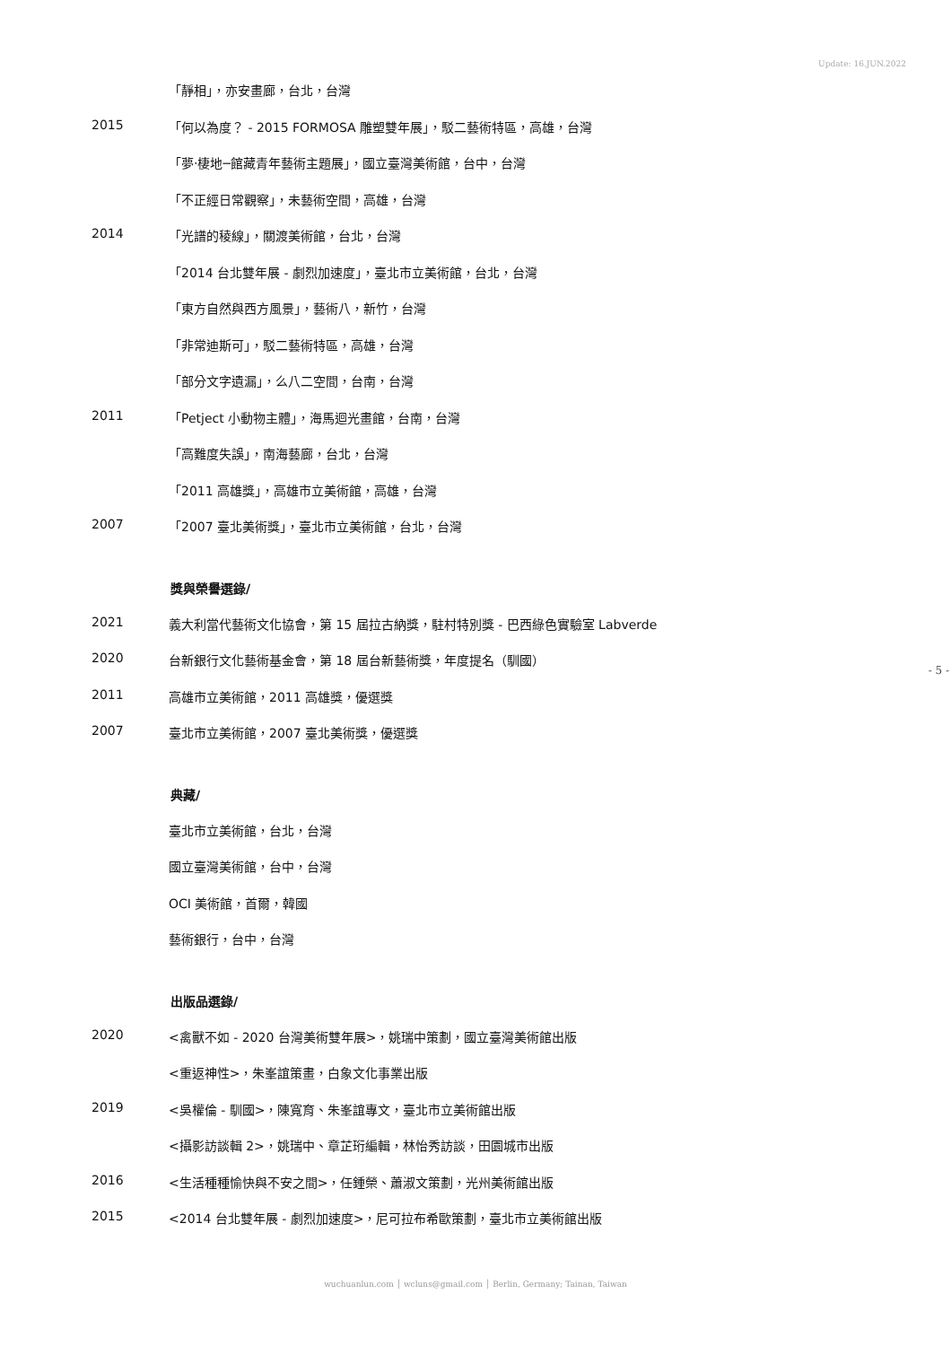Update: 16.JUN.2022
- 5 -
「靜相」，亦安畫廊，台北，台灣
2015 「何以為度？ - 2015 FORMOSA 雕塑雙年展」，駁二藝術特區，高雄，台灣
「夢‧棲地─館藏青年藝術主題展」，國立臺灣美術館，台中，台灣
「不正經日常觀察」，未藝術空間，高雄，台灣
2014 「光譜的稜線」，關渡美術館，台北，台灣
「2014 台北雙年展 - 劇烈加速度」，臺北市立美術館，台北，台灣
「東方自然與西方風景」，藝術八，新竹，台灣
「非常迪斯可」，駁二藝術特區，高雄，台灣
「部分文字遺漏」，么八二空間，台南，台灣
2011 「Petject 小動物主體」，海馬迴光畫館，台南，台灣
「高難度失誤」，南海藝廊，台北，台灣
「2011 高雄獎」，高雄市立美術館，高雄，台灣
2007 「2007 臺北美術獎」，臺北市立美術館，台北，台灣
獎與榮譽選錄/
2021 義大利當代藝術文化協會，第 15 屆拉古納獎，駐村特別獎 - 巴西綠色實驗室 Labverde
2020 台新銀行文化藝術基金會，第 18 屆台新藝術獎，年度提名（馴國）
2011 高雄市立美術館，2011 高雄獎，優選獎
2007 臺北市立美術館，2007 臺北美術獎，優選獎
典藏/
臺北市立美術館，台北，台灣
國立臺灣美術館，台中，台灣
OCI 美術館，首爾，韓國
藝術銀行，台中，台灣
出版品選錄/
2020 <禽獸不如 - 2020 台灣美術雙年展>，姚瑞中策劃，國立臺灣美術館出版
<重返神性>，朱峯誼策畫，白象文化事業出版
2019 <吳權倫 - 馴國>，陳寬育、朱峯誼專文，臺北市立美術館出版
<攝影訪談輯 2>，姚瑞中、章芷珩編輯，林怡秀訪談，田園城市出版
2016 <生活種種愉快與不安之間>，任鍾榮、蕭淑文策劃，光州美術館出版
2015 <2014 台北雙年展 - 劇烈加速度>，尼可拉布希歐策劃，臺北市立美術館出版
wuchuanlun.com │ wcluns@gmail.com │ Berlin, Germany; Tainan, Taiwan